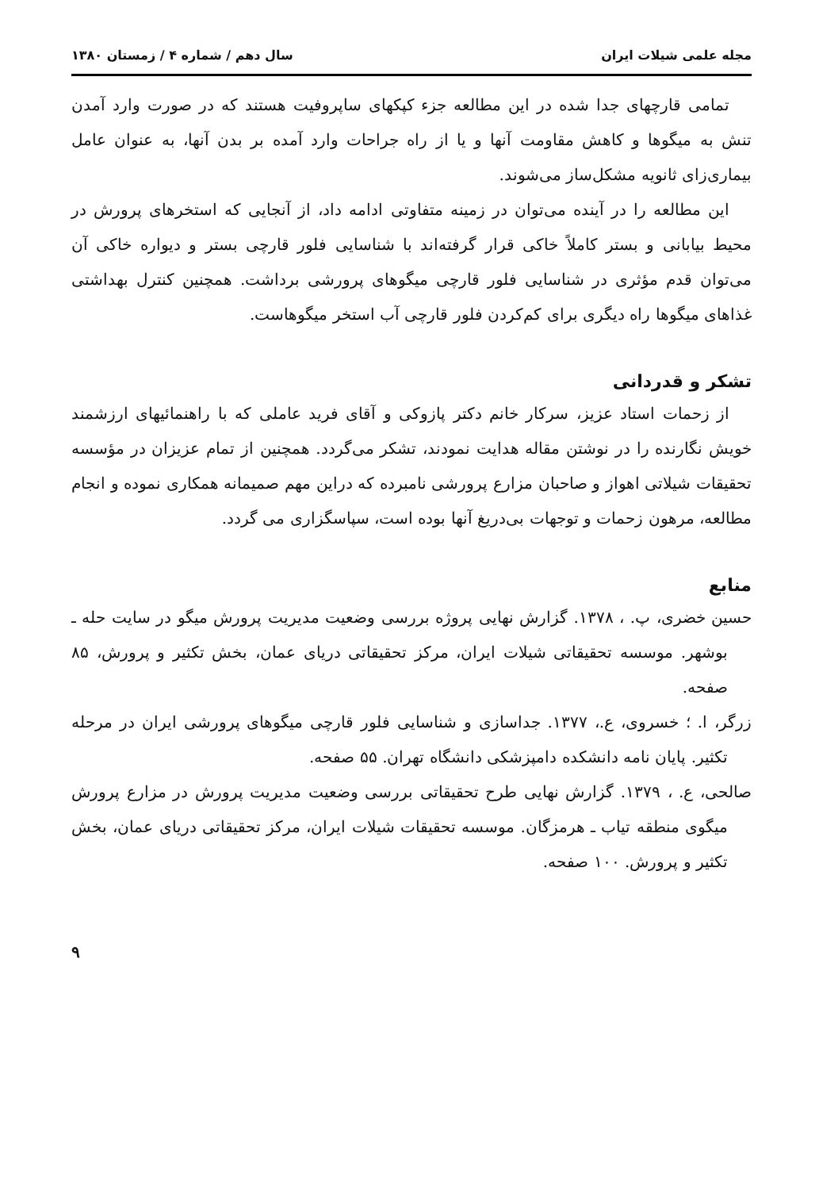مجله علمی شیلات ایران سال دهم / شماره ۴ / زمستان ۱۳۸۰
تمامی قارچهای جدا شده در این مطالعه جزء کپکهای ساپروفیت هستند که در صورت وارد آمدن تنش به میگوها و کاهش مقاومت آنها و یا از راه جراحات وارد آمده بر بدن آنها، به عنوان عامل بیماری‌زای ثانویه مشکل‌ساز می‌شوند.
این مطالعه را در آینده می‌توان در زمینه متفاوتی ادامه داد، از آنجایی که استخرهای پرورش در محیط بیابانی و بستر کاملاً خاکی قرار گرفته‌اند با شناسایی فلور قارچی بستر و دیواره خاکی آن می‌توان قدم مؤثری در شناسایی فلور قارچی میگوهای پرورشی برداشت. همچنین کنترل بهداشتی غذاهای میگوها راه دیگری برای کم‌کردن فلور قارچی آب استخر میگوهاست.
تشکر و قدردانی
از زحمات استاد عزیز، سرکار خانم دکتر پازوکی و آقای فرید عاملی که با راهنمائیهای ارزشمند خویش نگارنده را در نوشتن مقاله هدایت نمودند، تشکر می‌گردد. همچنین از تمام عزیزان در مؤسسه تحقیقات شیلاتی اهواز و صاحبان مزارع پرورشی نامبرده که دراین مهم صمیمانه همکاری نموده و انجام مطالعه، مرهون زحمات و توجهات بی‌دریغ آنها بوده است، سپاسگزاری می گردد.
منابع
حسین خضری، پ. ، ۱۳۷۸. گزارش نهایی پروژه بررسی وضعیت مدیریت پرورش میگو در سایت حله ـ بوشهر. موسسه تحقیقاتی شیلات ایران، مرکز تحقیقاتی دریای عمان، بخش تکثیر و پرورش، ۸۵ صفحه.
زرگر، ا. ؛ خسروی، ع.، ۱۳۷۷. جداسازی و شناسایی فلور قارچی میگوهای پرورشی ایران در مرحله تکثیر. پایان نامه دانشکده دامپزشکی دانشگاه تهران. ۵۵ صفحه.
صالحی، ع. ، ۱۳۷۹. گزارش نهایی طرح تحقیقاتی بررسی وضعیت مدیریت پرورش در مزارع پرورش میگوی منطقه تیاب ـ هرمزگان. موسسه تحقیقات شیلات ایران، مرکز تحقیقاتی دریای عمان، بخش تکثیر و پرورش. ۱۰۰ صفحه.
۹